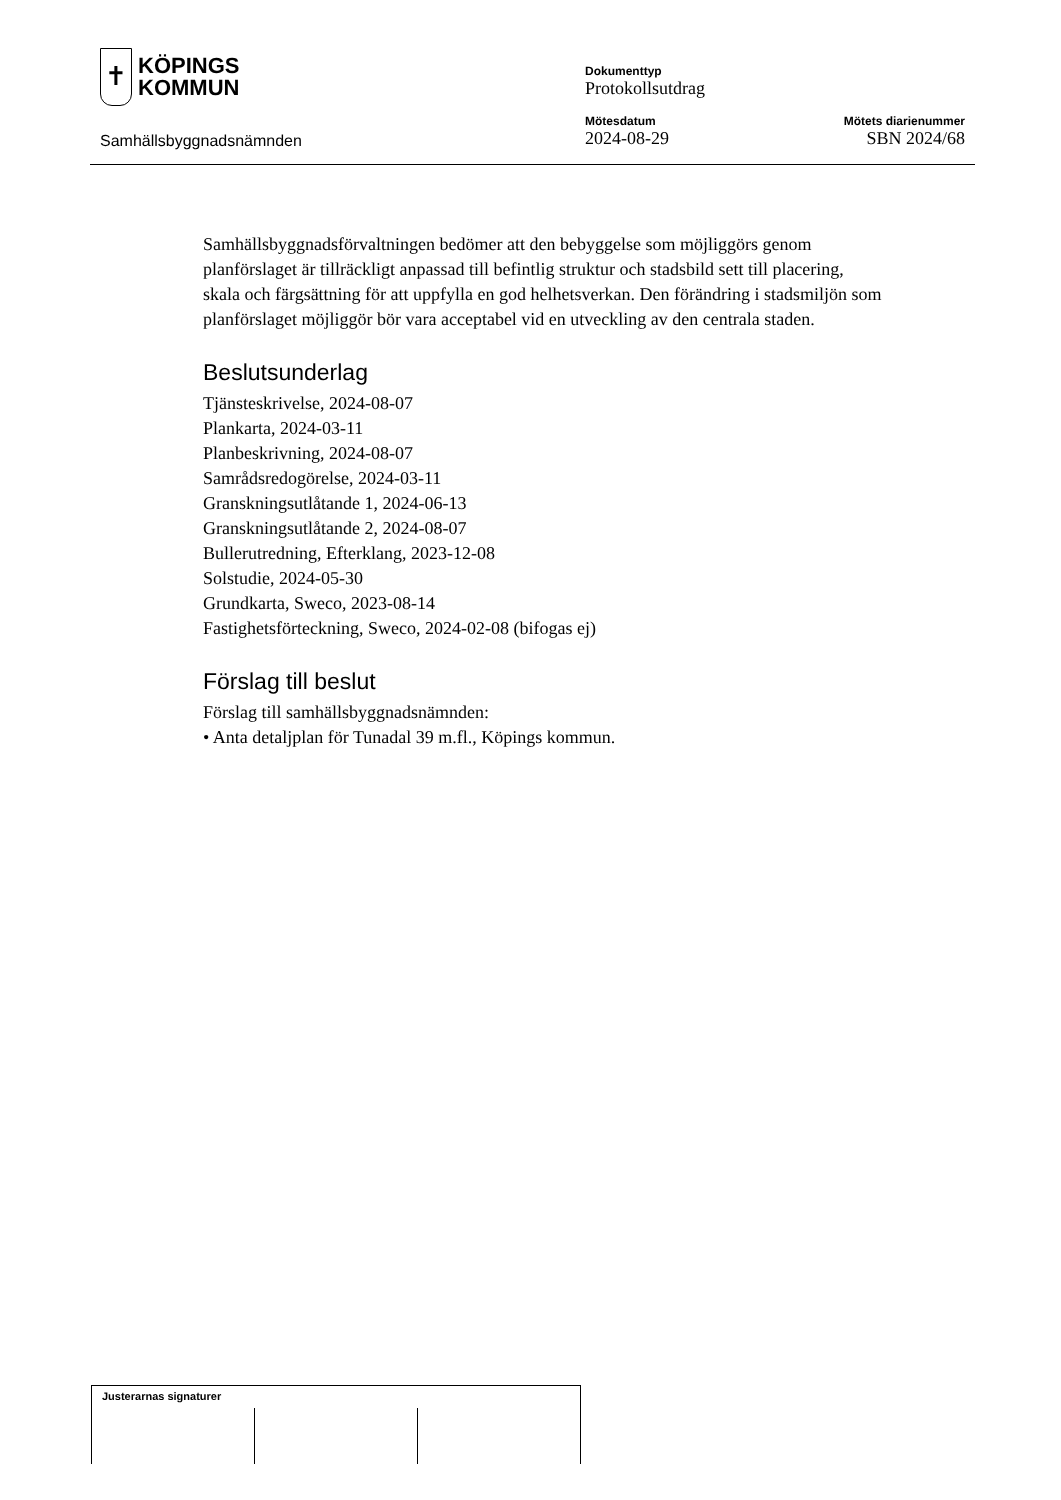✝
KÖPINGS
KOMMUN
Samhällsbyggnadsnämnden
Dokumenttyp
Protokollsutdrag
Mötesdatum
2024-08-29
Mötets diarienummer
SBN 2024/68
Samhällsbyggnadsförvaltningen bedömer att den bebyggelse som möjliggörs genom planförslaget är tillräckligt anpassad till befintlig struktur och stadsbild sett till placering, skala och färgsättning för att uppfylla en god helhetsverkan. Den förändring i stadsmiljön som planförslaget möjliggör bör vara acceptabel vid en utveckling av den centrala staden.
Beslutsunderlag
Tjänsteskrivelse, 2024-08-07
Plankarta, 2024-03-11
Planbeskrivning, 2024-08-07
Samrådsredogörelse, 2024-03-11
Granskningsutlåtande 1, 2024-06-13
Granskningsutlåtande 2, 2024-08-07
Bullerutredning, Efterklang, 2023-12-08
Solstudie, 2024-05-30
Grundkarta, Sweco, 2023-08-14
Fastighetsförteckning, Sweco, 2024-02-08 (bifogas ej)
Förslag till beslut
Förslag till samhällsbyggnadsnämnden:
• Anta detaljplan för Tunadal 39 m.fl., Köpings kommun.
Justerarnas signaturer